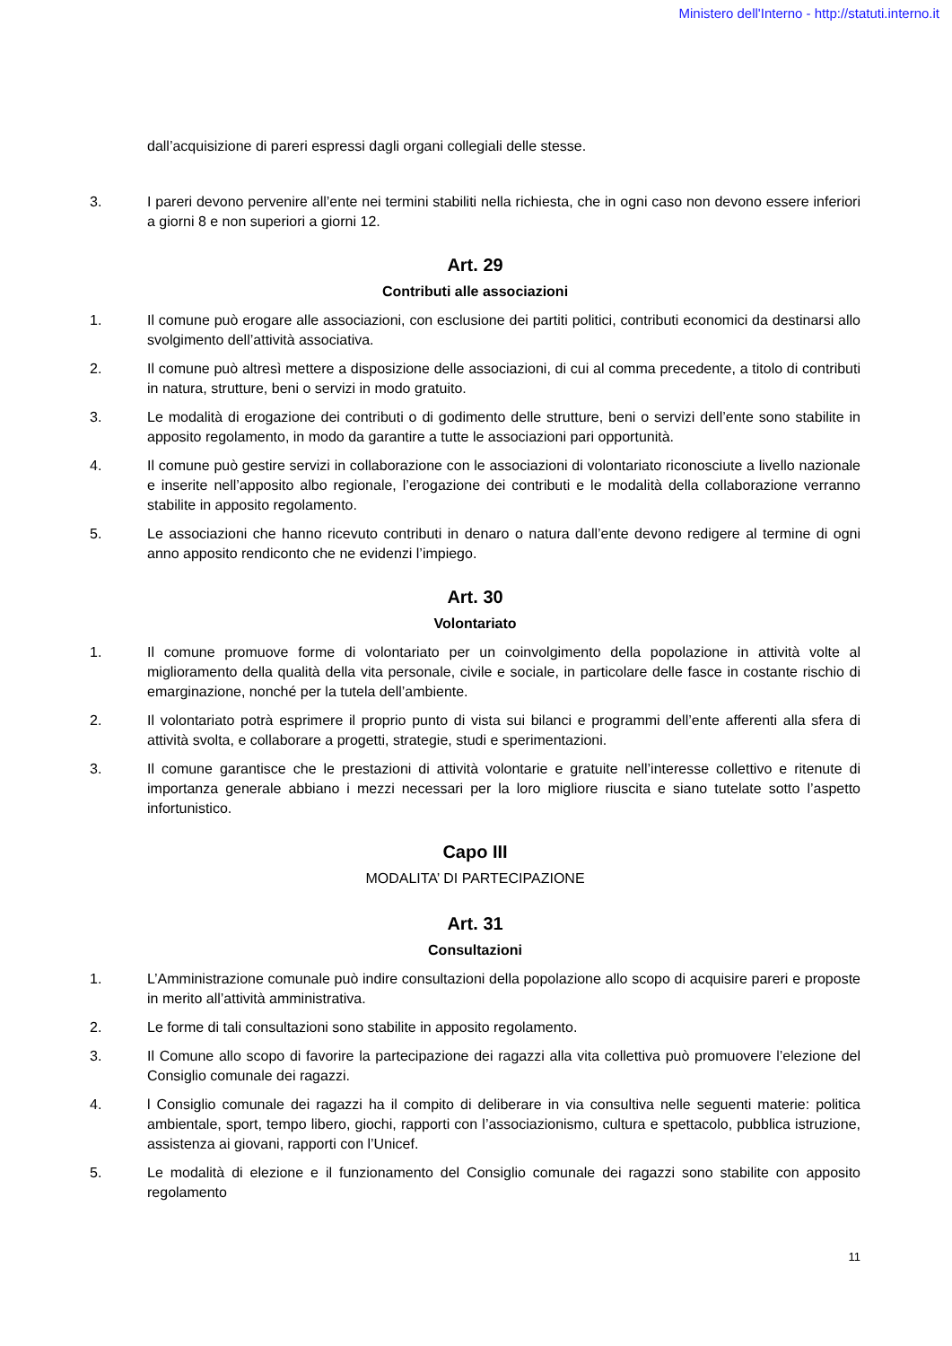Ministero dell'Interno - http://statuti.interno.it
dall’acquisizione di pareri espressi dagli organi collegiali delle stesse.
3. I pareri devono pervenire all’ente nei termini stabiliti nella richiesta, che in ogni caso non devono essere inferiori a giorni 8 e non superiori a giorni 12.
Art. 29
Contributi alle associazioni
1. Il comune può erogare alle associazioni, con esclusione dei partiti politici, contributi economici da destinarsi allo svolgimento dell’attività associativa.
2. Il comune può altresì mettere a disposizione delle associazioni, di cui al comma precedente, a titolo di contributi in natura, strutture, beni o servizi in modo gratuito.
3. Le modalità di erogazione dei contributi o di godimento delle strutture, beni o servizi dell’ente sono stabilite in apposito regolamento, in modo da garantire a tutte le associazioni pari opportunità.
4. Il comune può gestire servizi in collaborazione con le associazioni di volontariato riconosciute a livello nazionale e inserite nell’apposito albo regionale, l’erogazione dei contributi e le modalità della collaborazione verranno stabilite in apposito regolamento.
5. Le associazioni che hanno ricevuto contributi in denaro o natura dall’ente devono redigere al termine di ogni anno apposito rendiconto che ne evidenzi l’impiego.
Art. 30
Volontariato
1. Il comune promuove forme di volontariato per un coinvolgimento della popolazione in attività volte al miglioramento della qualità della vita personale, civile e sociale, in particolare delle fasce in costante rischio di emarginazione, nonché per la tutela dell’ambiente.
2. Il volontariato potrà esprimere il proprio punto di vista sui bilanci e programmi dell’ente afferenti alla sfera di attività svolta, e collaborare a progetti, strategie, studi e sperimentazioni.
3. Il comune garantisce che le prestazioni di attività volontarie e gratuite nell’interesse collettivo e ritenute di importanza generale abbiano i mezzi necessari per la loro migliore riuscita e siano tutelate sotto l’aspetto infortunistico.
Capo III
MODALITA’ DI PARTECIPAZIONE
Art. 31
Consultazioni
1. L’Amministrazione comunale può indire consultazioni della popolazione allo scopo di acquisire pareri e proposte in merito all’attività amministrativa.
2. Le forme di tali consultazioni sono stabilite in apposito regolamento.
3. Il Comune allo scopo di favorire la partecipazione dei ragazzi alla vita collettiva può promuovere l’elezione del Consiglio comunale dei ragazzi.
4. l Consiglio comunale dei ragazzi ha il compito di deliberare in via consultiva nelle seguenti materie: politica ambientale, sport, tempo libero, giochi, rapporti con l’associazionismo, cultura e spettacolo, pubblica istruzione, assistenza ai giovani, rapporti con l’Unicef.
5. Le modalità di elezione e il funzionamento del Consiglio comunale dei ragazzi sono stabilite con apposito regolamento
11